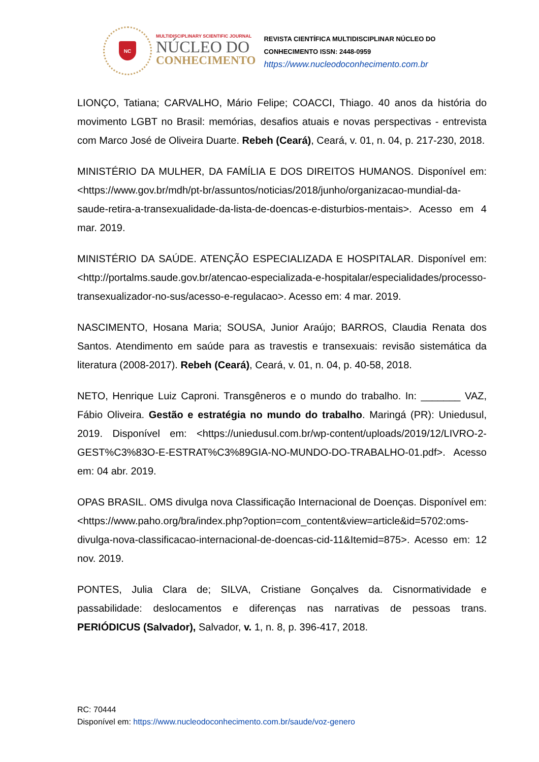NC
MULTIDISCIPLINARY SCIENTIFIC JOURNAL
NÚCLEO DO
CONHECIMENTO
REVISTA CIENTÍFICA MULTIDISCIPLINAR NÚCLEO DO
CONHECIMENTO ISSN: 2448-0959
https://www.nucleodoconhecimento.com.br
LIONÇO, Tatiana; CARVALHO, Mário Felipe; COACCI, Thiago. 40 anos da história do movimento LGBT no Brasil: memórias, desafios atuais e novas perspectivas - entrevista com Marco José de Oliveira Duarte. Rebeh (Ceará), Ceará, v. 01, n. 04, p. 217-230, 2018.
MINISTÉRIO DA MULHER, DA FAMÍLIA E DOS DIREITOS HUMANOS. Disponível em: <https://www.gov.br/mdh/pt-br/assuntos/noticias/2018/junho/organizacao-mundial-da-saude-retira-a-transexualidade-da-lista-de-doencas-e-disturbios-mentais>. Acesso em 4 mar. 2019.
MINISTÉRIO DA SAÚDE. ATENÇÃO ESPECIALIZADA E HOSPITALAR. Disponível em: <http://portalms.saude.gov.br/atencao-especializada-e-hospitalar/especialidades/processo-transexualizador-no-sus/acesso-e-regulacao>. Acesso em: 4 mar. 2019.
NASCIMENTO, Hosana Maria; SOUSA, Junior Araújo; BARROS, Claudia Renata dos Santos. Atendimento em saúde para as travestis e transexuais: revisão sistemática da literatura (2008-2017). Rebeh (Ceará), Ceará, v. 01, n. 04, p. 40-58, 2018.
NETO, Henrique Luiz Caproni. Transgêneros e o mundo do trabalho. In: _______ VAZ, Fábio Oliveira. Gestão e estratégia no mundo do trabalho. Maringá (PR): Uniedusul, 2019. Disponível em: <https://uniedusul.com.br/wp-content/uploads/2019/12/LIVRO-2-GEST%C3%83O-E-ESTRAT%C3%89GIA-NO-MUNDO-DO-TRABALHO-01.pdf>. Acesso em: 04 abr. 2019.
OPAS BRASIL. OMS divulga nova Classificação Internacional de Doenças. Disponível em: <https://www.paho.org/bra/index.php?option=com_content&view=article&id=5702:oms-divulga-nova-classificacao-internacional-de-doencas-cid-11&Itemid=875>. Acesso em: 12 nov. 2019.
PONTES, Julia Clara de; SILVA, Cristiane Gonçalves da. Cisnormatividade e passabilidade: deslocamentos e diferenças nas narrativas de pessoas trans. PERIÓDICUS (Salvador), Salvador, v. 1, n. 8, p. 396-417, 2018.
RC: 70444
Disponível em: https://www.nucleodoconhecimento.com.br/saude/voz-genero